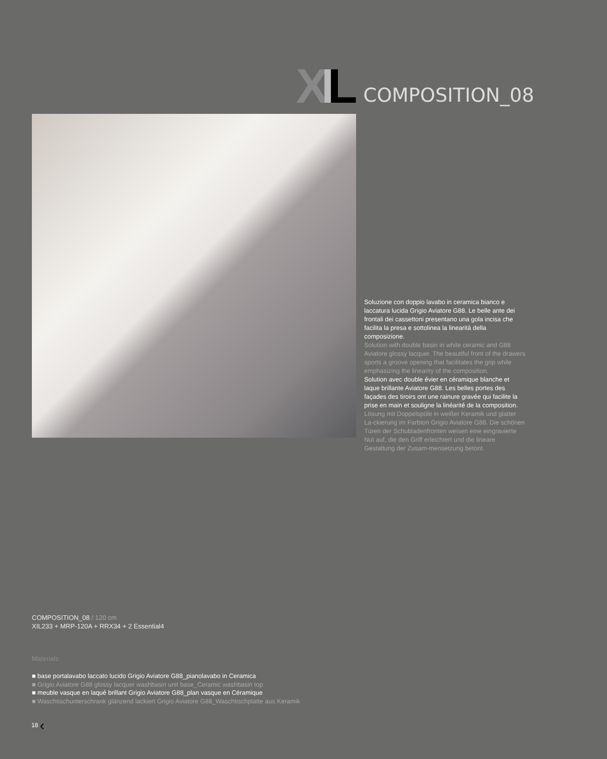XIL
COMPOSITION_08
Soluzione con doppio lavabo in ceramica bianco e laccatura lucida Grigio Aviatore G88. Le belle ante dei frontali dei cassettoni presentano una gola incisa che facilita la presa e sottolinea la linearità della composizione.
Solution with double basin in white ceramic and G88 Aviatore glossy lacquer. The beautiful front of the drawers sports a groove opening that facilitates the grip while emphasizing the linearity of the composition.
Solution avec double évier en céramique blanche et laque brillante Aviatore G88. Les belles portes des façades des tiroirs ont une rainure gravée qui facilite la prise en main et souligne la linéarité de la composition.
Lösung mit Doppelspüle in weißer Keramik und glatter La-ckierung im Farbton Grigio Aviatore G88. Die schönen Türen der Schubladenfronten weisen eine eingravierte Nut auf, die den Griff erleichtert und die lineare Gestaltung der Zusam-mensetzung betont.
COMPOSITION_08 / 120 cm
XIL233 + MRP-120A + RRX34 + 2 Essential4
Materials
■ base portalavabo laccato lucido Grigio Aviatore G88_pianolavabo in Ceramica
■ Grigio Aviatore G88 glossy lacquer washbasin unit base_Ceramic washbasin top
■ meuble vasque en laqué brillant Grigio Aviatore G88_plan vasque en Céramique
■ Waschtischunterschrank glänzend lackiert Grigio Aviatore G88_Waschtischplatte aus Keramik
18 ‹